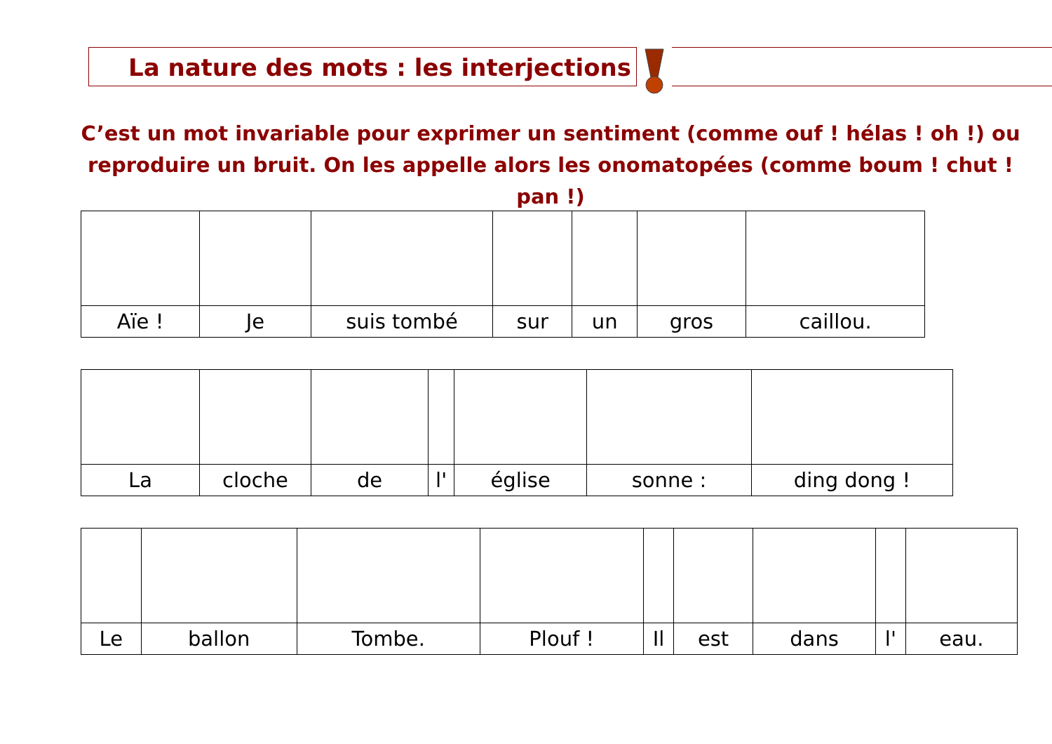La nature des mots : les interjections
C’est un mot invariable pour exprimer un sentiment (comme ouf ! hélas ! oh !) ou reproduire un bruit. On les appelle alors les onomatopées (comme boum ! chut ! pan !)
| Aïe ! | Je | suis tombé | sur | un | gros | caillou. |
| La | cloche | de | l' | église | sonne : | ding dong ! |
| Le | ballon | Tombe. | Plouf ! | Il | est | dans | l' | eau. |